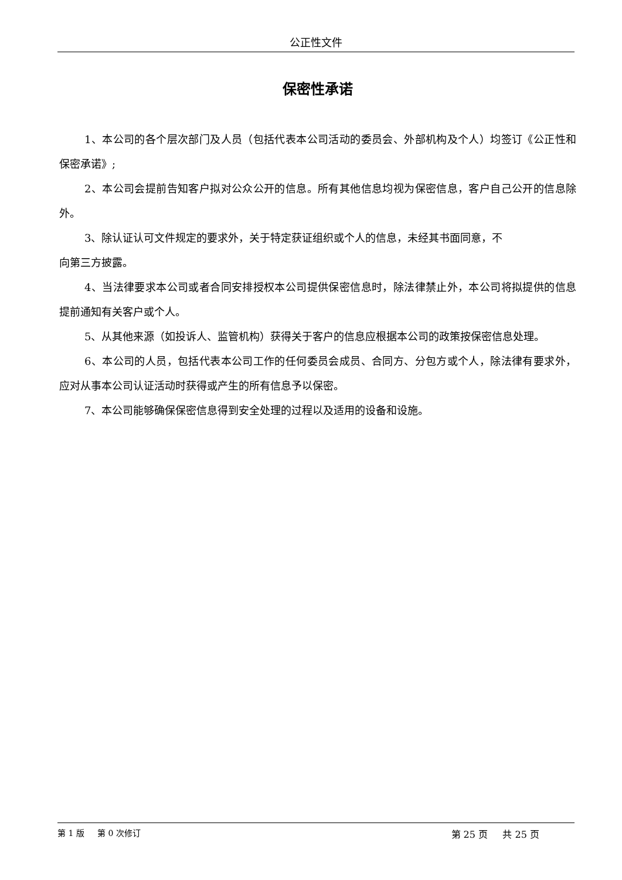公正性文件
保密性承诺
1、本公司的各个层次部门及人员（包括代表本公司活动的委员会、外部机构及个人）均签订《公正性和保密承诺》;
2、本公司会提前告知客户拟对公众公开的信息。所有其他信息均视为保密信息，客户自己公开的信息除外。
3、除认证认可文件规定的要求外，关于特定获证组织或个人的信息，未经其书面同意，不
向第三方披露。
4、当法律要求本公司或者合同安排授权本公司提供保密信息时，除法律禁止外，本公司将拟提供的信息提前通知有关客户或个人。
5、从其他来源（如投诉人、监管机构）获得关于客户的信息应根据本公司的政策按保密信息处理。
6、本公司的人员，包括代表本公司工作的任何委员会成员、合同方、分包方或个人，除法律有要求外，应对从事本公司认证活动时获得或产生的所有信息予以保密。
7、本公司能够确保保密信息得到安全处理的过程以及适用的设备和设施。
第 1 版 第 0 次修订 第 25 页 共 25 页